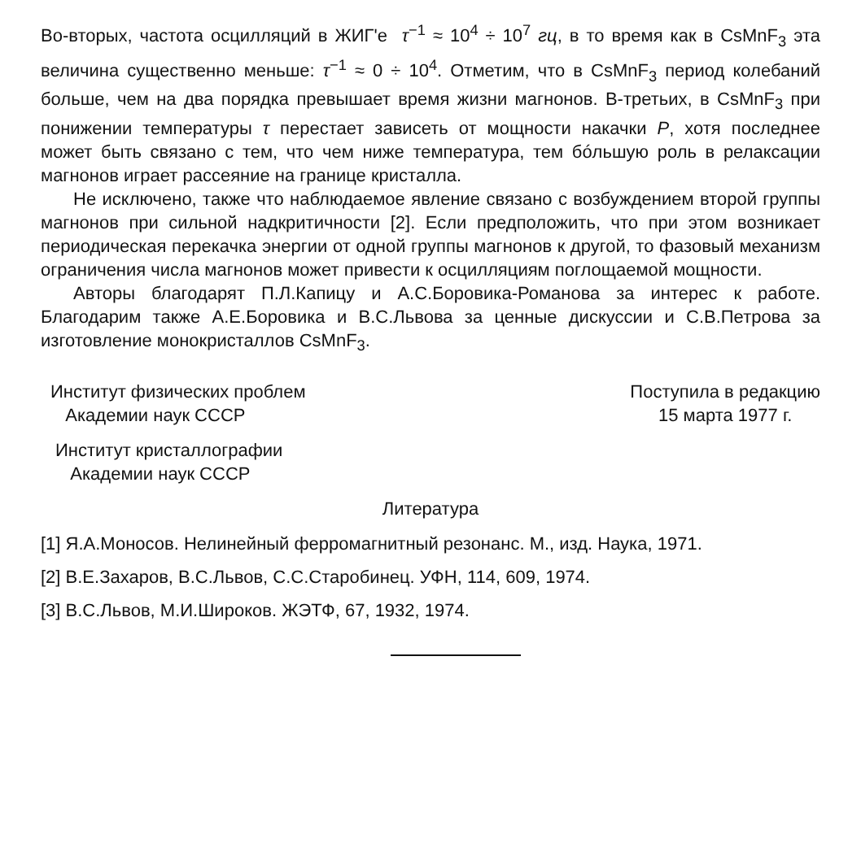Во-вторых, частота осцилляций в ЖИГ'е τ<sup>−1</sup> ≈ 10<sup>4</sup> ÷ 10<sup>7</sup> гц, в то время как в CsMnF<sub>3</sub> эта величина существенно меньше: τ<sup>−1</sup> ≈ 0 ÷ 10<sup>4</sup>. Отметим, что в CsMnF<sub>3</sub> период колебаний больше, чем на два порядка превышает время жизни магнонов. В-третьих, в CsMnF<sub>3</sub> при понижении температуры τ перестает зависеть от мощности накачки P, хотя последнее может быть связано с тем, что чем ниже температура, тем бóльшую роль в релаксации магнонов играет рассеяние на границе кристалла.
Не исключено, также что наблюдаемое явление связано с возбуждением второй группы магнонов при сильной надкритичности [2]. Если предположить, что при этом возникает периодическая перекачка энергии от одной группы магнонов к другой, то фазовый механизм ограничения числа магнонов может привести к осцилляциям поглощаемой мощности.
Авторы благодарят П.Л.Капицу и А.С.Боровика-Романова за интерес к работе. Благодарим также А.Е.Боровика и В.С.Львова за ценные дискуссии и С.В.Петрова за изготовление монокристаллов CsMnF<sub>3</sub>.
Институт физических проблем
Академии наук СССР
Поступила в редакцию
15 марта 1977 г.
Институт кристаллографии
Академии наук СССР
Литература
[1] Я.А.Моносов. Нелинейный ферромагнитный резонанс. М., изд. Наука, 1971.
[2] В.Е.Захаров, В.С.Львов, С.С.Старобинец. УФН, 114, 609, 1974.
[3] В.С.Львов, М.И.Широков. ЖЭТФ, 67, 1932, 1974.